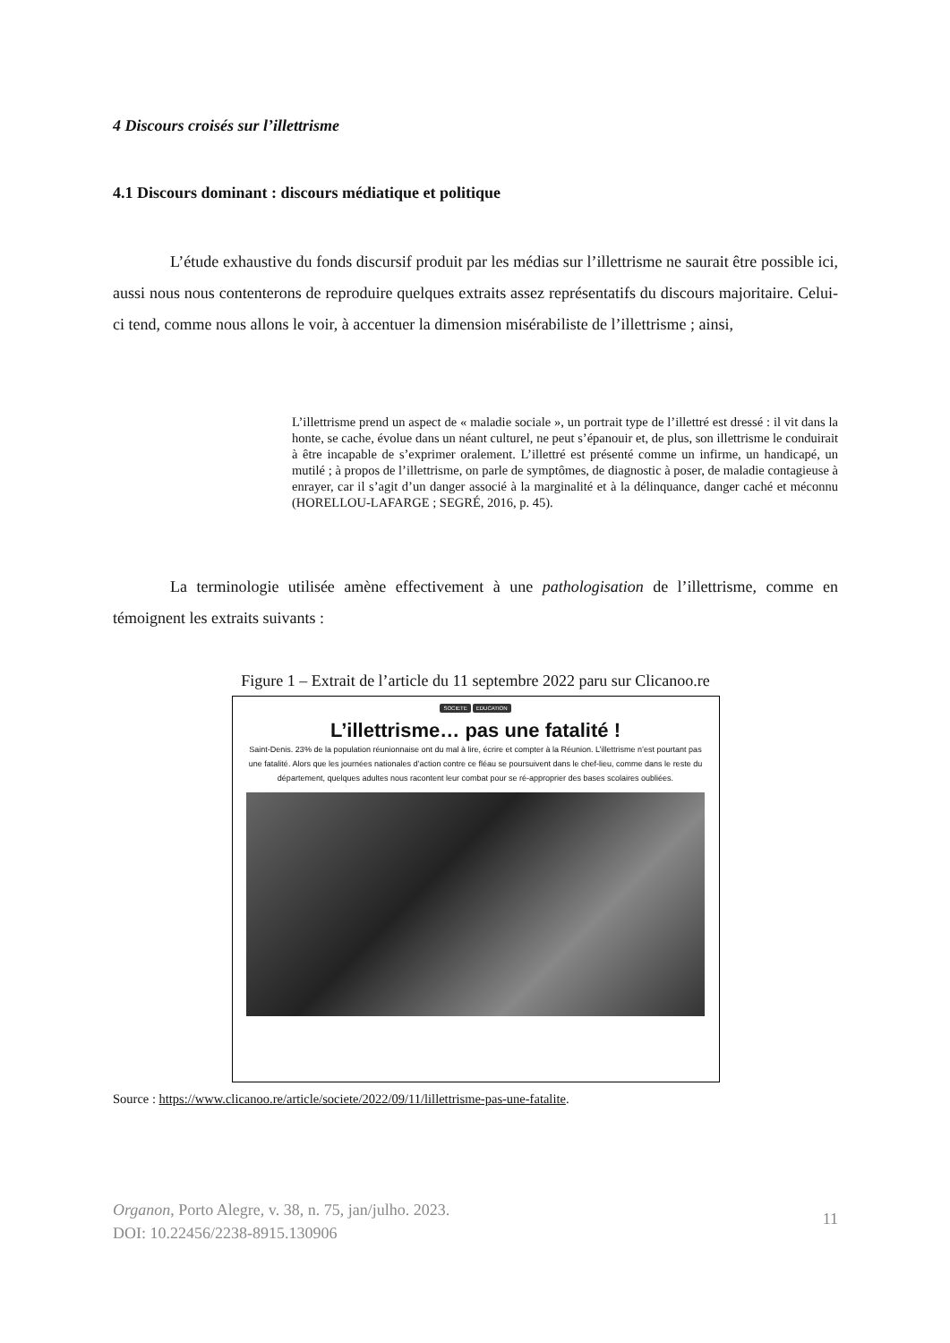4 Discours croisés sur l’illettrisme
4.1 Discours dominant : discours médiatique et politique
L’étude exhaustive du fonds discursif produit par les médias sur l’illettrisme ne saurait être possible ici, aussi nous nous contenterons de reproduire quelques extraits assez représentatifs du discours majoritaire. Celui-ci tend, comme nous allons le voir, à accentuer la dimension misérabiliste de l’illettrisme ; ainsi,
L’illettrisme prend un aspect de « maladie sociale », un portrait type de l’illettré est dressé : il vit dans la honte, se cache, évolue dans un néant culturel, ne peut s’épanouir et, de plus, son illettrisme le conduirait à être incapable de s’exprimer oralement. L’illettré est présenté comme un infirme, un handicapé, un mutilé ; à propos de l’illettrisme, on parle de symptômes, de diagnostic à poser, de maladie contagieuse à enrayer, car il s’agit d’un danger associé à la marginalité et à la délinquance, danger caché et méconnu (HORELLOU-LAFARGE ; SEGRÉ, 2016, p. 45).
La terminologie utilisée amène effectivement à une pathologisation de l’illettrisme, comme en témoignent les extraits suivants :
Figure 1 – Extrait de l’article du 11 septembre 2022 paru sur Clicanoo.re
SOCIETE EDUCATION
L’illettrisme… pas une fatalité !
Saint-Denis. 23% de la population réunionnaise ont du mal à lire, écrire et compter à la Réunion. L’illettrisme n’est pourtant pas une fatalité. Alors que les journées nationales d’action contre ce fléau se poursuivent dans le chef-lieu, comme dans le reste du département, quelques adultes nous racontent leur combat pour se ré-approprier des bases scolaires oubliées.
Source : https://www.clicanoo.re/article/societe/2022/09/11/lillettrisme-pas-une-fatalite.
Organon, Porto Alegre, v. 38, n. 75, jan/julho. 2023.
DOI: 10.22456/2238-8915.130906
11